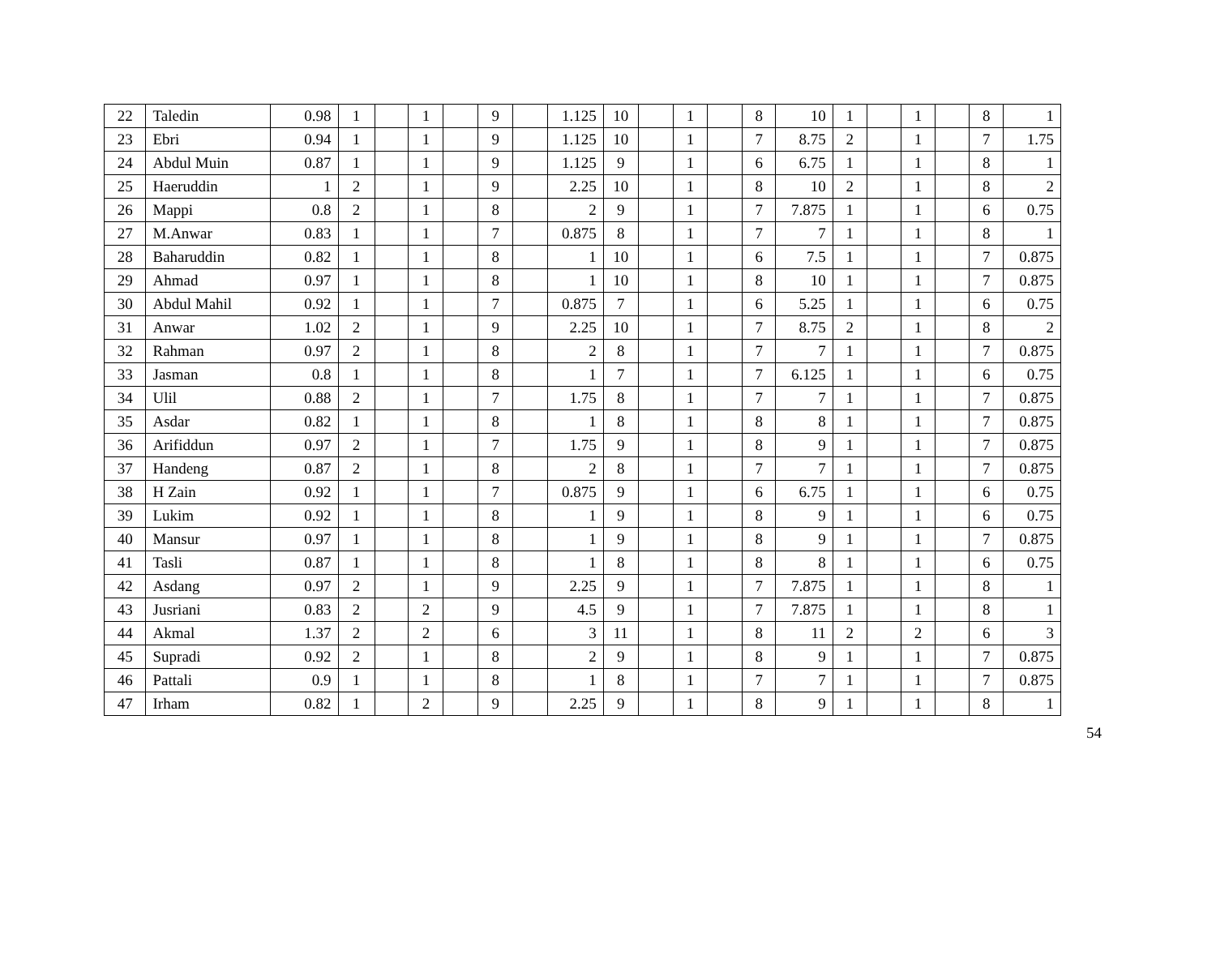| 22 | Taledin | 0.98 | 1 | | 1 | | 9 | | 1.125 | 10 | | 1 | | 8 | 10 | 1 | | 1 | | 8 | 1 |
| 23 | Ebri | 0.94 | 1 | | 1 | | 9 | | 1.125 | 10 | | 1 | | 7 | 8.75 | 2 | | 1 | | 7 | 1.75 |
| 24 | Abdul Muin | 0.87 | 1 | | 1 | | 9 | | 1.125 | 9 | | 1 | | 6 | 6.75 | 1 | | 1 | | 8 | 1 |
| 25 | Haeruddin | 1 | 2 | | 1 | | 9 | | 2.25 | 10 | | 1 | | 8 | 10 | 2 | | 1 | | 8 | 2 |
| 26 | Mappi | 0.8 | 2 | | 1 | | 8 | | 2 | 9 | | 1 | | 7 | 7.875 | 1 | | 1 | | 6 | 0.75 |
| 27 | M.Anwar | 0.83 | 1 | | 1 | | 7 | | 0.875 | 8 | | 1 | | 7 | 7 | 1 | | 1 | | 8 | 1 |
| 28 | Baharuddin | 0.82 | 1 | | 1 | | 8 | | 1 | 10 | | 1 | | 6 | 7.5 | 1 | | 1 | | 7 | 0.875 |
| 29 | Ahmad | 0.97 | 1 | | 1 | | 8 | | 1 | 10 | | 1 | | 8 | 10 | 1 | | 1 | | 7 | 0.875 |
| 30 | Abdul Mahil | 0.92 | 1 | | 1 | | 7 | | 0.875 | 7 | | 1 | | 6 | 5.25 | 1 | | 1 | | 6 | 0.75 |
| 31 | Anwar | 1.02 | 2 | | 1 | | 9 | | 2.25 | 10 | | 1 | | 7 | 8.75 | 2 | | 1 | | 8 | 2 |
| 32 | Rahman | 0.97 | 2 | | 1 | | 8 | | 2 | 8 | | 1 | | 7 | 7 | 1 | | 1 | | 7 | 0.875 |
| 33 | Jasman | 0.8 | 1 | | 1 | | 8 | | 1 | 7 | | 1 | | 7 | 6.125 | 1 | | 1 | | 6 | 0.75 |
| 34 | Ulil | 0.88 | 2 | | 1 | | 7 | | 1.75 | 8 | | 1 | | 7 | 7 | 1 | | 1 | | 7 | 0.875 |
| 35 | Asdar | 0.82 | 1 | | 1 | | 8 | | 1 | 8 | | 1 | | 8 | 8 | 1 | | 1 | | 7 | 0.875 |
| 36 | Arifiddun | 0.97 | 2 | | 1 | | 7 | | 1.75 | 9 | | 1 | | 8 | 9 | 1 | | 1 | | 7 | 0.875 |
| 37 | Handeng | 0.87 | 2 | | 1 | | 8 | | 2 | 8 | | 1 | | 7 | 7 | 1 | | 1 | | 7 | 0.875 |
| 38 | H Zain | 0.92 | 1 | | 1 | | 7 | | 0.875 | 9 | | 1 | | 6 | 6.75 | 1 | | 1 | | 6 | 0.75 |
| 39 | Lukim | 0.92 | 1 | | 1 | | 8 | | 1 | 9 | | 1 | | 8 | 9 | 1 | | 1 | | 6 | 0.75 |
| 40 | Mansur | 0.97 | 1 | | 1 | | 8 | | 1 | 9 | | 1 | | 8 | 9 | 1 | | 1 | | 7 | 0.875 |
| 41 | Tasli | 0.87 | 1 | | 1 | | 8 | | 1 | 8 | | 1 | | 8 | 8 | 1 | | 1 | | 6 | 0.75 |
| 42 | Asdang | 0.97 | 2 | | 1 | | 9 | | 2.25 | 9 | | 1 | | 7 | 7.875 | 1 | | 1 | | 8 | 1 |
| 43 | Jusriani | 0.83 | 2 | | 2 | | 9 | | 4.5 | 9 | | 1 | | 7 | 7.875 | 1 | | 1 | | 8 | 1 |
| 44 | Akmal | 1.37 | 2 | | 2 | | 6 | | 3 | 11 | | 1 | | 8 | 11 | 2 | | 2 | | 6 | 3 |
| 45 | Supradi | 0.92 | 2 | | 1 | | 8 | | 2 | 9 | | 1 | | 8 | 9 | 1 | | 1 | | 7 | 0.875 |
| 46 | Pattali | 0.9 | 1 | | 1 | | 8 | | 1 | 8 | | 1 | | 7 | 7 | 1 | | 1 | | 7 | 0.875 |
| 47 | Irham | 0.82 | 1 | | 2 | | 9 | | 2.25 | 9 | | 1 | | 8 | 9 | 1 | | 1 | | 8 | 1 |
54